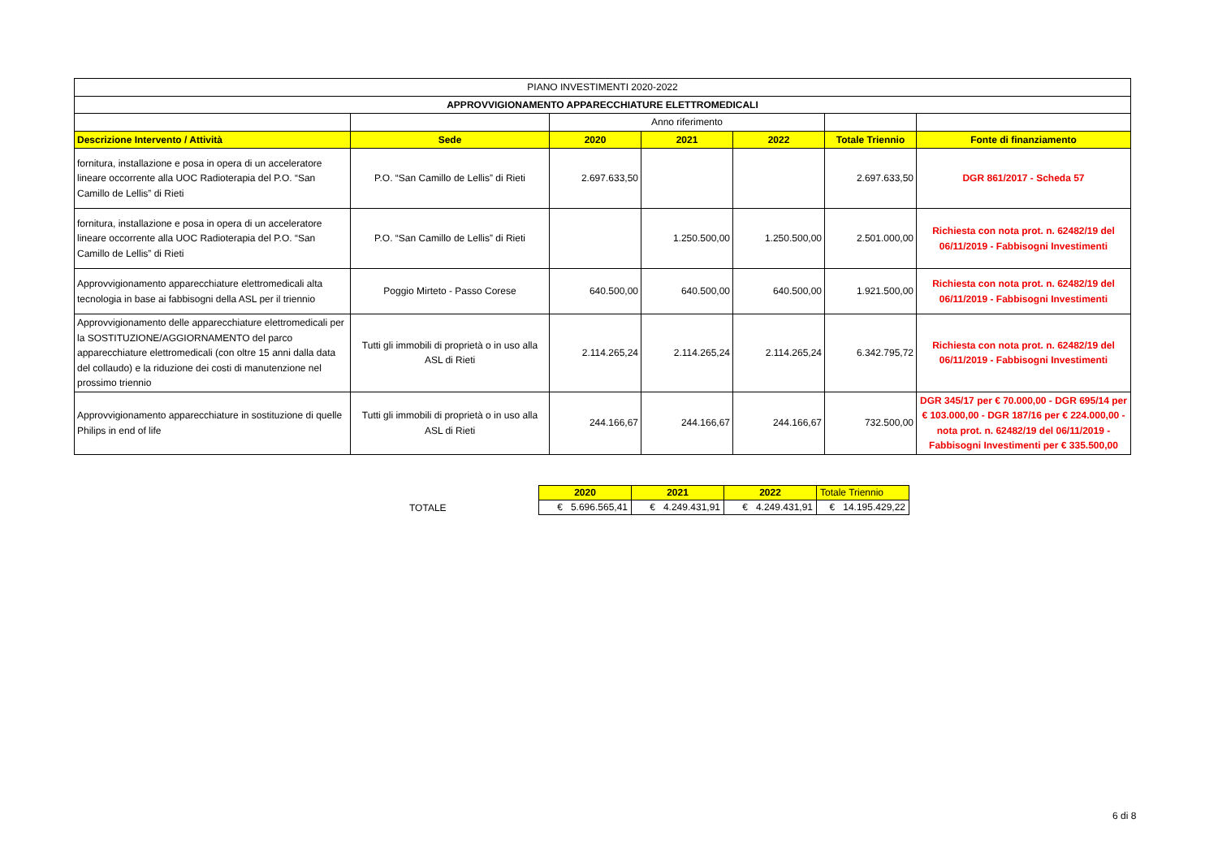| PIANO INVESTIMENTI 2020-2022 | | | | | | |
| APPROVVIGIONAMENTO APPARECCHIATURE ELETTROMEDICALI | | | | | | |
| | | Anno riferimento | | | | |
| Descrizione Intervento / Attività | Sede | 2020 | 2021 | 2022 | Totale Triennio | Fonte di finanziamento |
| fornitura, installazione e posa in opera di un acceleratore lineare occorrente alla UOC Radioterapia del P.O. “San Camillo de Lellis” di Rieti | P.O. “San Camillo de Lellis” di Rieti | 2.697.633,50 | | | 2.697.633,50 | DGR 861/2017 - Scheda 57 |
| fornitura, installazione e posa in opera di un acceleratore lineare occorrente alla UOC Radioterapia del P.O. “San Camillo de Lellis” di Rieti | P.O. “San Camillo de Lellis” di Rieti | | 1.250.500,00 | 1.250.500,00 | 2.501.000,00 | Richiesta con nota prot. n. 62482/19 del 06/11/2019 - Fabbisogni Investimenti |
| Approvvigionamento apparecchiature elettromedicali alta tecnologia in base ai fabbisogni della ASL per il triennio | Poggio Mirteto - Passo Corese | 640.500,00 | 640.500,00 | 640.500,00 | 1.921.500,00 | Richiesta con nota prot. n. 62482/19 del 06/11/2019 - Fabbisogni Investimenti |
| Approvvigionamento delle apparecchiature elettromedicali per la SOSTITUZIONE/AGGIORNAMENTO del parco apparecchiature elettromedicali (con oltre 15 anni dalla data del collaudo) e la riduzione dei costi di manutenzione nel prossimo triennio | Tutti gli immobili di proprietà o in uso alla ASL di Rieti | 2.114.265,24 | 2.114.265,24 | 2.114.265,24 | 6.342.795,72 | Richiesta con nota prot. n. 62482/19 del 06/11/2019 - Fabbisogni Investimenti |
| Approvvigionamento apparecchiature in sostituzione di quelle Philips in end of life | Tutti gli immobili di proprietà o in uso alla ASL di Rieti | 244.166,67 | 244.166,67 | 244.166,67 | 732.500,00 | DGR 345/17 per € 70.000,00 - DGR 695/14 per € 103.000,00 - DGR 187/16 per € 224.000,00 - nota prot. n. 62482/19 del 06/11/2019 - Fabbisogni Investimenti per € 335.500,00 |
| TOTALE | 2020 | 2021 | 2022 | Totale Triennio |
| | € 5.696.565,41 | € 4.249.431,91 | € 4.249.431,91 | € 14.195.429,22 |
6 di 8